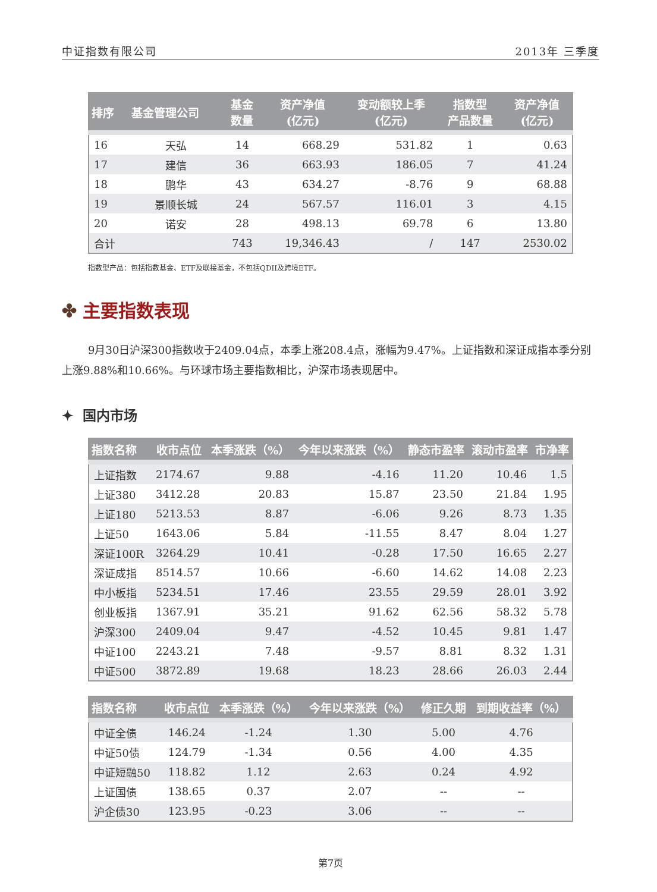中证指数有限公司 2013年 三季度
| 排序 | 基金管理公司 | 基金 数量 | 资产净值 (亿元) | 变动额较上季 (亿元) | 指数型 产品数量 | 资产净值 (亿元) |
| --- | --- | --- | --- | --- | --- | --- |
| 16 | 天弘 | 14 | 668.29 | 531.82 | 1 | 0.63 |
| 17 | 建信 | 36 | 663.93 | 186.05 | 7 | 41.24 |
| 18 | 鹏华 | 43 | 634.27 | -8.76 | 9 | 68.88 |
| 19 | 景顺长城 | 24 | 567.57 | 116.01 | 3 | 4.15 |
| 20 | 诺安 | 28 | 498.13 | 69.78 | 6 | 13.80 |
| 合计 | | 743 | 19,346.43 | / | 147 | 2530.02 |
指数型产品：包括指数基金、ETF及联接基金，不包括QDII及跨境ETF。
✤ 主要指数表现
9月30日沪深300指数收于2409.04点，本季上涨208.4点，涨幅为9.47%。上证指数和深证成指本季分别上涨9.88%和10.66%。与环球市场主要指数相比，沪深市场表现居中。
✦ 国内市场
| 指数名称 | 收市点位 | 本季涨跌（%） | 今年以来涨跌（%） | 静态市盈率 | 滚动市盈率 | 市净率 |
| --- | --- | --- | --- | --- | --- | --- |
| 上证指数 | 2174.67 | 9.88 | -4.16 | 11.20 | 10.46 | 1.5 |
| 上证380 | 3412.28 | 20.83 | 15.87 | 23.50 | 21.84 | 1.95 |
| 上证180 | 5213.53 | 8.87 | -6.06 | 9.26 | 8.73 | 1.35 |
| 上证50 | 1643.06 | 5.84 | -11.55 | 8.47 | 8.04 | 1.27 |
| 深证100R | 3264.29 | 10.41 | -0.28 | 17.50 | 16.65 | 2.27 |
| 深证成指 | 8514.57 | 10.66 | -6.60 | 14.62 | 14.08 | 2.23 |
| 中小板指 | 5234.51 | 17.46 | 23.55 | 29.59 | 28.01 | 3.92 |
| 创业板指 | 1367.91 | 35.21 | 91.62 | 62.56 | 58.32 | 5.78 |
| 沪深300 | 2409.04 | 9.47 | -4.52 | 10.45 | 9.81 | 1.47 |
| 中证100 | 2243.21 | 7.48 | -9.57 | 8.81 | 8.32 | 1.31 |
| 中证500 | 3872.89 | 19.68 | 18.23 | 28.66 | 26.03 | 2.44 |
| 指数名称 | 收市点位 | 本季涨跌（%） | 今年以来涨跌（%） | 修正久期 | 到期收益率（%） |
| --- | --- | --- | --- | --- | --- |
| 中证全债 | 146.24 | -1.24 | 1.30 | 5.00 | 4.76 |
| 中证50债 | 124.79 | -1.34 | 0.56 | 4.00 | 4.35 |
| 中证短融50 | 118.82 | 1.12 | 2.63 | 0.24 | 4.92 |
| 上证国债 | 138.65 | 0.37 | 2.07 | -- | -- |
| 沪企债30 | 123.95 | -0.23 | 3.06 | -- | -- |
第7页